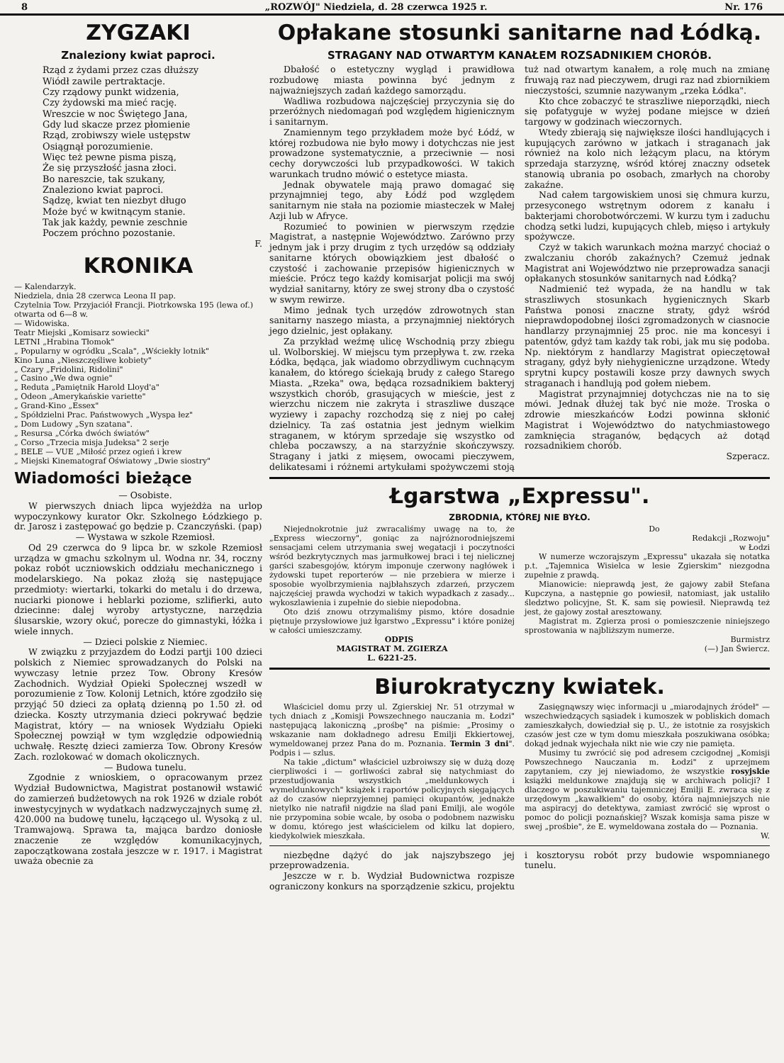8 „ROZWÓJ" Niedziela, d. 28 czerwca 1925 r. Nr. 176
ZYGZAKI
Znaleziony kwiat paproci.
Rząd z żydami przez czas dłuższy
Wiódł zawile pertraktacje.
Czy rządowy punkt widzenia,
Czy żydowski ma mieć rację.
Wreszcie w noc Świętego Jana,
Gdy lud skacze przez płomienie
Rząd, zrobiwszy wiele ustępstw
Osiągnął porozumienie.
Więc też pewne pisma piszą,
Że się przyszłość jasna złoci.
Bo nareszcie, tak szukany,
Znaleziono kwiat paproci.
Sądzę, kwiat ten niezbyt długo
Może być w kwitnącym stanie.
Tak jak każdy, pewnie zeschnie
Poczem próchno pozostanie.
F.
KRONIKA
— Kalendarzyk.
Niedziela, dnia 28 czerwca Leona II pap.
Czytelnia Tow. Przyjaciół Francji. Piotrkowska 195 (lewa of.) otwarta od 6—8 w.
— Widowiska.
Teatr Miejski „Komisarz sowiecki"
LETNI „Hrabina Tłomok"
„ Popularny w ogródku „Scala", „Wściekły lotnik"
Kino Luna „Nieszczęśliwe kobiety"
„ Czary „Fridolini, Ridolini"
„ Casino „We dwa ognie"
„ Reduta „Pamiętnik Harold Lloyd'a"
„ Odeon „Amerykańskie variette"
„ Grand-Kino „Essex"
„ Spółdzielni Prac. Państwowych „Wyspa łez"
„ Dom Ludowy „Syn szatana".
„ Resursa „Córka dwóch światów"
„ Corso „Trzecia misja Judeksa" 2 serje
„ BELE — VUE „Miłość przez ogień i krew
„ Miejski Kinematograf Oświatowy „Dwie siostry"
Wiadomości bieżące
— Osobiste.
W pierwszych dniach lipca wyjeżdża na urlop wypoczynkowy kurator Okr. Szkolnego Łódzkiego p. dr. Jarosz i zastępować go będzie p. Czanczyński. (pap)
— Wystawa w szkole Rzemiosł.
Od 29 czerwca do 9 lipca br. w szkole Rzemiosł urządza w gmachu szkolnym ul. Wodna nr. 34, roczny pokaz robót uczniowskich oddziału mechanicznego i modelarskiego. Na pokaz złożą się następujące przedmioty: wiertarki, tokarki do metalu i do drzewa, nuciarki pionowe i heblarki poziome, szlifierki, auto dziecinne: dalej wyroby artystyczne, narzędzia ślusarskie, wzory okuć, porecze do gimnastyki, łóżka i wiele innych.
— Dzieci polskie z Niemiec.
W związku z przyjazdem do Łodzi partji 100 dzieci polskich z Niemiec sprowadzanych do Polski na wywczasy letnie przez Tow. Obrony Kresów Zachodnich. Wydział Opieki Społecznej wszedł w porozumienie z Tow. Kolonij Letnich, które zgodziło się przyjąć 50 dzieci za opłatą dzienną po 1.50 zł. od dziecka. Koszty utrzymania dzieci pokrywać będzie Magistrat, który — na wniosek Wydziału Opieki Społecznej powziął w tym względzie odpowiednią uchwałę. Resztę dzieci zamierza Tow. Obrony Kresów Zach. rozlokować w domach okolicznych.
— Budowa tunelu.
Zgodnie z wnioskiem, o opracowanym przez Wydział Budownictwa, Magistrat postanowił wstawić do zamierzeń budżetowych na rok 1926 w dziale robót inwestycyjnych w wydatkach nadzwyczajnych sumę zł. 420.000 na budowę tunelu, łączącego ul. Wysoką z ul. Tramwajową. Sprawa ta, mająca bardzo doniosłe znaczenie ze względów komunikacyjnych, zapoczątkowana została jeszcze w r. 1917. i Magistrat uważa obecnie za
Opłakane stosunki sanitarne nad Łódką.
STRAGANY NAD OTWARTYM KANAŁEM ROZSADNIKIEM CHORÓB.
Dbałość o estetyczny wygląd i prawidłowa rozbudowę miasta powinna być jednym z najważniejszych zadań każdego samorządu.
Wadliwa rozbudowa najczęściej przyczynia się do przeróżnych niedomagań pod względem higienicznym i sanitarnym.
Znamiennym tego przykładem może być Łódź, w której rozbudowa nie było mowy i dotychczas nie jest prowadzone systematycznie, a przeciwnie — nosi cechy dorywczości lub przypadkowości. W takich warunkach trudno mówić o estetyce miasta.
Jednak obywatele mają prawo domagać się przynajmniej tego, aby Łódź pod względem sanitarnym nie stała na poziomie miasteczek w Małej Azji lub w Afryce.
Rozumieć to powinien w pierwszym rzędzie Magistrat, a następnie Województwo. Zarówno przy jednym jak i przy drugim z tych urzędów są oddziały sanitarne których obowiązkiem jest dbałość o czystość i zachowanie przepisów higienicznych w mieście. Prócz tego każdy komisarjat policji ma swój wydział sanitarny, który ze swej strony dba o czystość w swym rewirze.
Mimo jednak tych urzędów zdrowotnych stan sanitarny naszego miasta, a przynajmniej niektórych jego dzielnic, jest opłakany.
Za przykład weźmę ulicę Wschodnią przy zbiegu ul. Wolborskiej. W miejscu tym przepływa t. zw. rzeka Łódka, będąca, jak wiadomo obrzydliwym cuchnącym kanałem, do którego ściekają brudy z całego Starego Miasta. „Rzeka" owa, będąca rozsadnikiem bakteryj wszystkich chorób, grasujących w mieście, jest z wierzchu niczem nie zakryta i straszliwe duszące wyziewy i zapachy rozchodzą się z niej po całej dzielnicy. Ta zaś ostatnia jest jednym wielkim straganem, w którym sprzedaje się wszystko od chleba poczawszy, a na starzyźnie skończywszy. Stragany i jatki z mięsem, owocami pieczywem, delikatesami i różnemi artykułami spożywczemi stoją tuż nad otwartym kanałem, a rolę much na zmianę fruwają raz nad pieczywem, drugi raz nad zbiornikiem nieczystości, szumnie nazywanym „rzeka Łódka".
Kto chce zobaczyć te straszliwe nieporządki, niech się pofatyguje w wyżej podane miejsce w dzień targowy w godzinach wieczornych.
Wtedy zbierają się największe ilości handlujących i kupujących zarówno w jatkach i straganach jak również na kolo nich leżącym placu, na którym sprzedaja starzyznę, wśród której znaczny odsetek stanowią ubrania po osobach, zmarłych na choroby zakaźne.
Nad całem targowiskiem unosi się chmura kurzu, przesyconego wstrętnym odorem z kanału i bakterjami chorobotwórczemi. W kurzu tym i zaduchu chodzą setki ludzi, kupujących chleb, mięso i artykuły spożywcze.
Czyż w takich warunkach można marzyć chociaż o zwalczaniu chorób zakaźnych? Czemuż jednak Magistrat ani Województwo nie przeprowadza sanacji opłakanych stosunków sanitarnych nad Łódką?
Nadmienić też wypada, że na handlu w tak straszliwych stosunkach hygienicznych Skarb Państwa ponosi znaczne straty, gdyż wśród nieprawdopodobnej ilości zgromadzonych w ciasnocie handlarzy przynajmniej 25 proc. nie ma koncesyi i patentów, gdyż tam każdy tak robi, jak mu się podoba. Np. niektórym z handlarzy Magistrat opieczętował stragany, gdyż były niehygieniczne urządzone. Wtedy sprytni kupcy postawili kosze przy dawnych swych straganach i handlują pod gołem niebem.
Magistrat przynajmniej dotychczas nie na to się mówi. Jednak dłużej tak być nie może. Troska o zdrowie mieszkańców Łodzi powinna skłonić Magistrat i Województwo do natychmiastowego zamknięcia straganów, będących aż dotąd rozsadnikiem chorób.
Szperacz.
Łgarstwa „Expressu".
ZBRODNIA, KTÓREJ NIE BYŁO.
Niejednokrotnie już zwracaliśmy uwagę na to, że „Express wieczorny", goniąc za najróżnorodniejszemi sensacjami celem utrzymania swej wegatacji i poczytności wśród bezkrytycznych mas jarmułkowej braci i tej nielicznej garści szabesgojów, którym imponuje czerwony nagłówek i żydowski tupet reporterów — nie przebiera w mierze i sposobie wyolbrzymienia najbłahszych zdarzeń, przyczem najczęściej prawda wychodzi w takich wypadkach z zasady... wykoszlawienia i zupełnie do siebie niepodobna.
Oto dziś znowu otrzymaliśmy pismo, które dosadnie piętnuje przysłowiowe już łgarstwo „Expressu" i które poniżej w całości umieszczamy.
ODPIS
MAGISTRAT M. ZGIERZA
L. 6221-25.
Do
Redakcji „Rozwoju"
w Łodzi
W numerze wczorajszym „Expressu" ukazała się notatka p.t. „Tajemnica Wisielca w lesie Zgierskim" niezgodna zupełnie z prawdą.
Mianowicie: nieprawdą jest, że gajowy zabił Stefana Kupczyna, a następnie go powiesił, natomiast, jak ustaliło śledztwo policyjne, St. K. sam się powiesił. Nieprawdą też jest, że gajowy został aresztowany.
Magistrat m. Zgierza prosi o pomieszczenie niniejszego sprostowania w najbliższym numerze.
Burmistrz
(—) Jan Świercz.
Biurokratyczny kwiatek.
Właściciel domu przy ul. Zgierskiej Nr. 51 otrzymał w tych dniach z „Komisji Powszechnego nauczania m. Łodzi" następującą lakoniczną „prośbę" na piśmie: „Prosimy o wskazanie nam dokładnego adresu Emilji Ekkiertowej, wymeldowanej przez Pana do m. Poznania. Termin 3 dni". Podpis i — szlus.
Na takie „dictum" właściciel uzbroiwszy się w dużą dozę cierpliwości i — gorliwości zabrał się natychmiast do przestudjowania wszystkich „meldunkowych i wymeldunkowych" książek i raportów policyjnych sięgających aż do czasów nieprzyjemnej pamięci okupantów, jednakże nietylko nie natrafił nigdzie na ślad pani Emilji, ale wogóle nie przypomina sobie wcale, by osoba o podobnem nazwisku w domu, którego jest właścicielem od kilku lat dopiero, kiedykolwiek mieszkała.
Zasięgnąwszy więc informacji u „miarodajnych źródeł" — wszechwiedzących sąsiadek i kumoszek w pobliskich domach zamieszkałych, dowiedział się p. U., że istotnie za rosyjskich czasów jest cze w tym domu mieszkała poszukiwana osóbka; dokąd jednak wyjechała nikt nie wie czy nie pamięta.
Musimy tu zwrócić się pod adresem czcigodnej „Komisji Powszechnego Nauczania m. Łodzi" z uprzejmem zapytaniem, czy jej niewiadomo, że wszystkie rosyjskie książki meldunkowe znajdują się w archiwach policji? I dlaczego w poszukiwaniu tajemniczej Emilji E. zwraca się z urzędowym „kawałkiem" do osoby, która najmniejszych nie ma aspiracyj do detektywa, zamiast zwrócić się wprost o pomoc do policji poznańskiej? Wszak komisja sama pisze w swej „prośbie", że E. wymeldowana została do — Poznania.
W.
niezbędne dążyć do jak najszybszego jej przeprowadzenia.
Jeszcze w r. b. Wydział Budownictwa rozpisze ograniczony konkurs na sporządzenie szkicu, projektu i kosztorysu robót przy budowie wspomnianego tunelu.